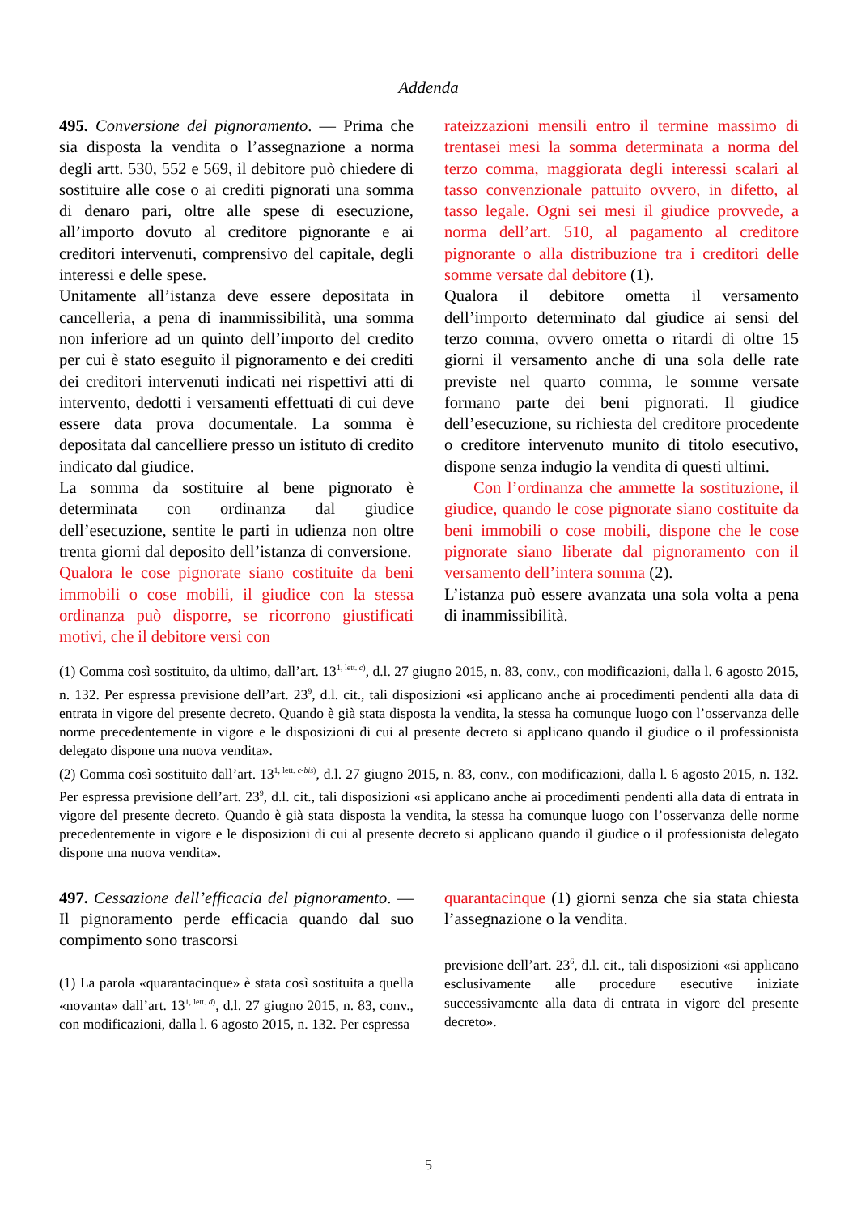Addenda
495. Conversione del pignoramento. — Prima che sia disposta la vendita o l’assegnazione a norma degli artt. 530, 552 e 569, il debitore può chiedere di sostituire alle cose o ai crediti pignorati una somma di denaro pari, oltre alle spese di esecuzione, all’importo dovuto al creditore pignorante e ai creditori intervenuti, comprensivo del capitale, degli interessi e delle spese.
Unitamente all’istanza deve essere depositata in cancelleria, a pena di inammissibilità, una somma non inferiore ad un quinto dell’importo del credito per cui è stato eseguito il pignoramento e dei crediti dei creditori intervenuti indicati nei rispettivi atti di intervento, dedotti i versamenti effettuati di cui deve essere data prova documentale. La somma è depositata dal cancelliere presso un istituto di credito indicato dal giudice.
La somma da sostituire al bene pignorato è determinata con ordinanza dal giudice dell’esecuzione, sentite le parti in udienza non oltre trenta giorni dal deposito dell’istanza di conversione.
Qualora le cose pignorate siano costituite da beni immobili o cose mobili, il giudice con la stessa ordinanza può disporre, se ricorrono giustificati motivi, che il debitore versi con
rateizzazioni mensili entro il termine massimo di trentasei mesi la somma determinata a norma del terzo comma, maggiorata degli interessi scalari al tasso convenzionale pattuito ovvero, in difetto, al tasso legale. Ogni sei mesi il giudice provvede, a norma dell’art. 510, al pagamento al creditore pignorante o alla distribuzione tra i creditori delle somme versate dal debitore (1).
Qualora il debitore ometta il versamento dell’importo determinato dal giudice ai sensi del terzo comma, ovvero ometta o ritardi di oltre 15 giorni il versamento anche di una sola delle rate previste nel quarto comma, le somme versate formano parte dei beni pignorati. Il giudice dell’esecuzione, su richiesta del creditore procedente o creditore intervenuto munito di titolo esecutivo, dispone senza indugio la vendita di questi ultimi.
Con l’ordinanza che ammette la sostituzione, il giudice, quando le cose pignorate siano costituite da beni immobili o cose mobili, dispone che le cose pignorate siano liberate dal pignoramento con il versamento dell’intera somma (2).
L’istanza può essere avanzata una sola volta a pena di inammissibilità.
(1) Comma così sostituito, da ultimo, dall’art. 13<sup>1, lett. c)</sup>, d.l. 27 giugno 2015, n. 83, conv., con modificazioni, dalla l. 6 agosto 2015, n. 132. Per espressa previsione dell’art. 23<sup>9</sup>, d.l. cit., tali disposizioni «si applicano anche ai procedimenti pendenti alla data di entrata in vigore del presente decreto. Quando è già stata disposta la vendita, la stessa ha comunque luogo con l’osservanza delle norme precedentemente in vigore e le disposizioni di cui al presente decreto si applicano quando il giudice o il professionista delegato dispone una nuova vendita».
(2) Comma così sostituito dall’art. 13<sup>1, lett. c-bis)</sup>, d.l. 27 giugno 2015, n. 83, conv., con modificazioni, dalla l. 6 agosto 2015, n. 132. Per espressa previsione dell’art. 23<sup>9</sup>, d.l. cit., tali disposizioni «si applicano anche ai procedimenti pendenti alla data di entrata in vigore del presente decreto. Quando è già stata disposta la vendita, la stessa ha comunque luogo con l’osservanza delle norme precedentemente in vigore e le disposizioni di cui al presente decreto si applicano quando il giudice o il professionista delegato dispone una nuova vendita».
497. Cessazione dell’efficacia del pignoramento. — Il pignoramento perde efficacia quando dal suo compimento sono trascorsi
(1) La parola «quarantacinque» è stata così sostituita a quella «novanta» dall’art. 13<sup>1, lett. d)</sup>, d.l. 27 giugno 2015, n. 83, conv., con modificazioni, dalla l. 6 agosto 2015, n. 132. Per espressa
quarantacinque (1) giorni senza che sia stata chiesta l’assegnazione o la vendita.
previsione dell’art. 23<sup>6</sup>, d.l. cit., tali disposizioni «si applicano esclusivamente alle procedure esecutive iniziate successivamente alla data di entrata in vigore del presente decreto».
5